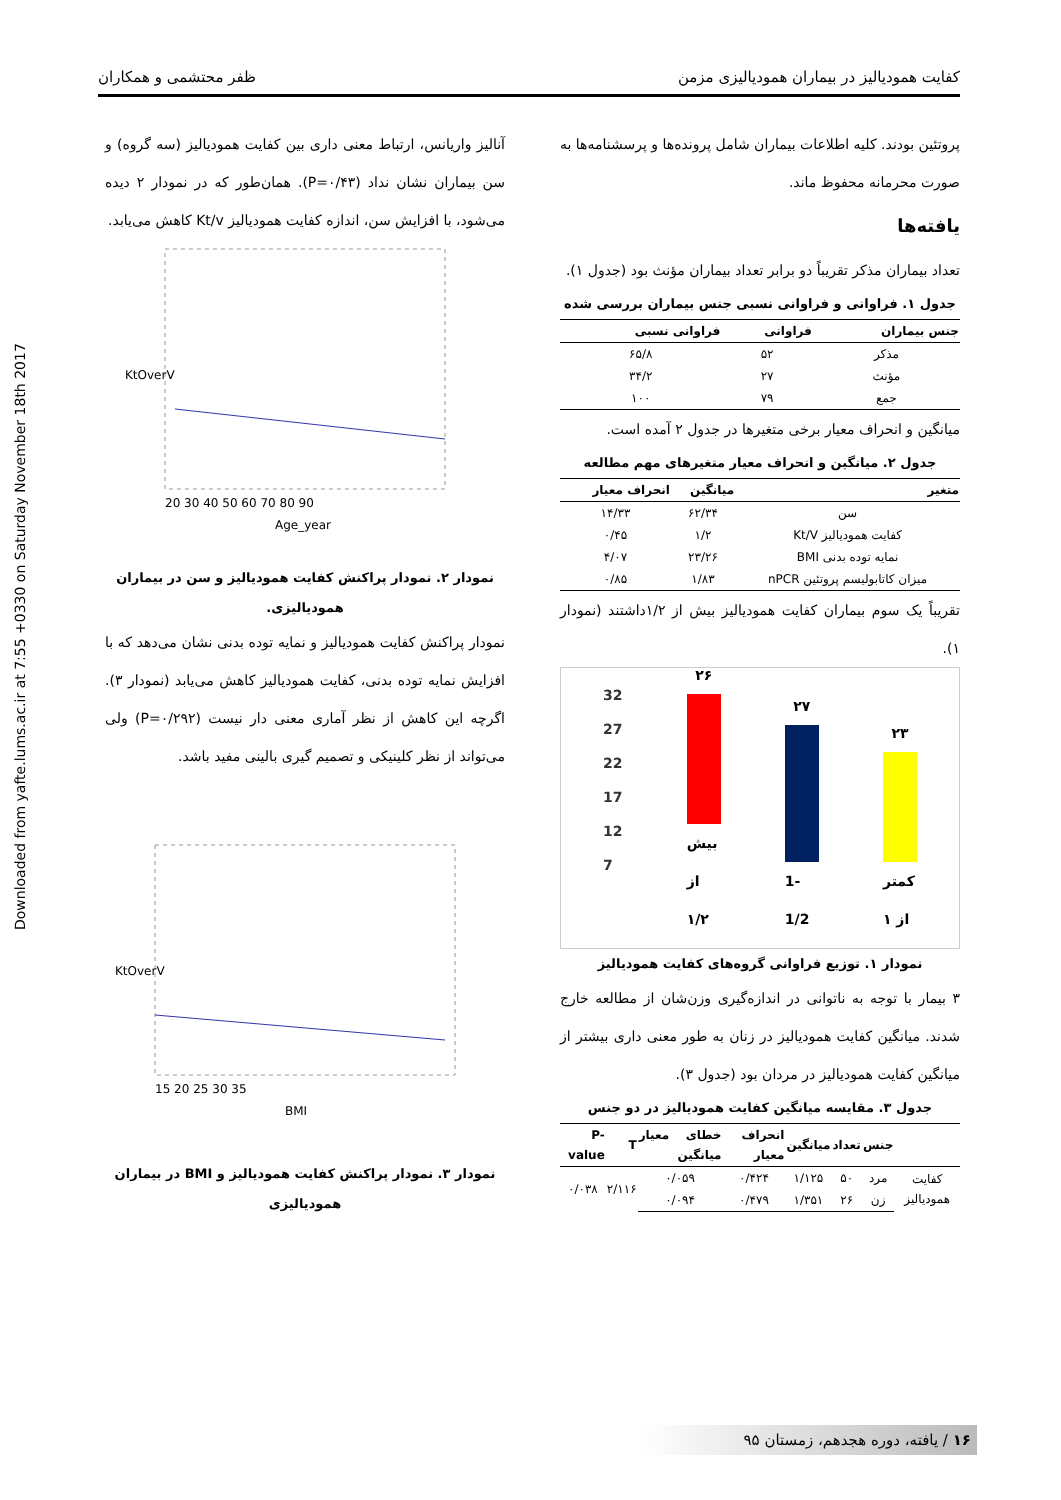Downloaded from yafte.lums.ac.ir at 7:55 +0330 on Saturday November 18th 2017
کفایت همودیالیز در بیماران همودیالیزی مزمن ظفر محتشمی و همکاران
پروتئین بودند. کلیه اطلاعات بیماران شامل پرونده‌ها و پرسشنامه‌ها به صورت محرمانه محفوظ ماند.
یافته‌ها
تعداد بیماران مذکر تقریباً دو برابر تعداد بیماران مؤنث بود (جدول ۱).
جدول ۱. فراوانی و فراوانی نسبی جنس بیماران بررسی شده
| جنس بیماران | فراوانی | فراوانی نسبی |
| --- | --- | --- |
| مذکر | ۵۲ | ۶۵/۸ |
| مؤنث | ۲۷ | ۳۴/۲ |
| جمع | ۷۹ | ۱۰۰ |
میانگین و انحراف معیار برخی متغیرها در جدول ۲ آمده است.
جدول ۲. میانگین و انحراف معیار متغیرهای مهم مطالعه
| متغیر | میانگین | انحراف معیار |
| --- | --- | --- |
| سن | ۶۲/۳۴ | ۱۴/۳۳ |
| کفایت همودیالیز Kt/V | ۱/۲ | ۰/۴۵ |
| نمایه توده بدنی BMI | ۲۳/۲۶ | ۴/۰۷ |
| میزان کاتابولیسم پروتئین nPCR | ۱/۸۳ | ۰/۸۵ |
تقریباً یک سوم بیماران کفایت همودیالیز بیش از ۱/۲داشتند (نمودار ۱).
32
27
22
17
12
7
۲۶
بیش از ۱/۲
۲۷
1-1/2
۲۳
کمتر از ۱
نمودار ۱. توزیع فراوانی گروه‌های کفایت همودیالیز
۳ بیمار با توجه به ناتوانی در اندازه‌گیری وزن‌شان از مطالعه خارج شدند. میانگین کفایت همودیالیز در زنان به طور معنی داری بیشتر از میانگین کفایت همودیالیز در مردان بود (جدول ۳).
جدول ۳. مقایسه میانگین کفایت همودیالیز در دو جنس
| | جنس | تعداد | میانگین | انحراف معیار | خطای معیار میانگین | T | P-value |
| --- | --- | --- | --- | --- | --- | --- | --- |
| کفایت همودیالیز | مرد | ۵۰ | ۱/۱۲۵ | ۰/۴۲۴ | ۰/۰۵۹ | ۲/۱۱۶ | ۰/۰۳۸ |
| | زن | ۲۶ | ۱/۳۵۱ | ۰/۴۷۹ | ۰/۰۹۴ | | |
آنالیز واریانس، ارتباط معنی داری بین کفایت همودیالیز (سه گروه) و سن بیماران نشان نداد (P=۰/۴۳). همان‌طور که در نمودار ۲ دیده می‌شود، با افزایش سن، اندازه کفایت همودیالیز Kt/v کاهش می‌یابد.
KtOverV
20 30 40 50 60 70 80 90
Age_year
نمودار ۲. نمودار پراکنش کفایت همودیالیز و سن در بیماران همودیالیزی.
نمودار پراکنش کفایت همودیالیز و نمایه توده بدنی نشان می‌دهد که با افزایش نمایه توده بدنی، کفایت همودیالیز کاهش می‌یابد (نمودار ۳). اگرچه این کاهش از نظر آماری معنی دار نیست (P=۰/۲۹۲) ولی می‌تواند از نظر کلینیکی و تصمیم گیری بالینی مفید باشد.
KtOverV
15 20 25 30 35
BMI
نمودار ۳. نمودار پراکنش کفایت همودیالیز و BMI در بیماران همودیالیزی
۱۶ / یافته، دوره هجدهم، زمستان ۹۵